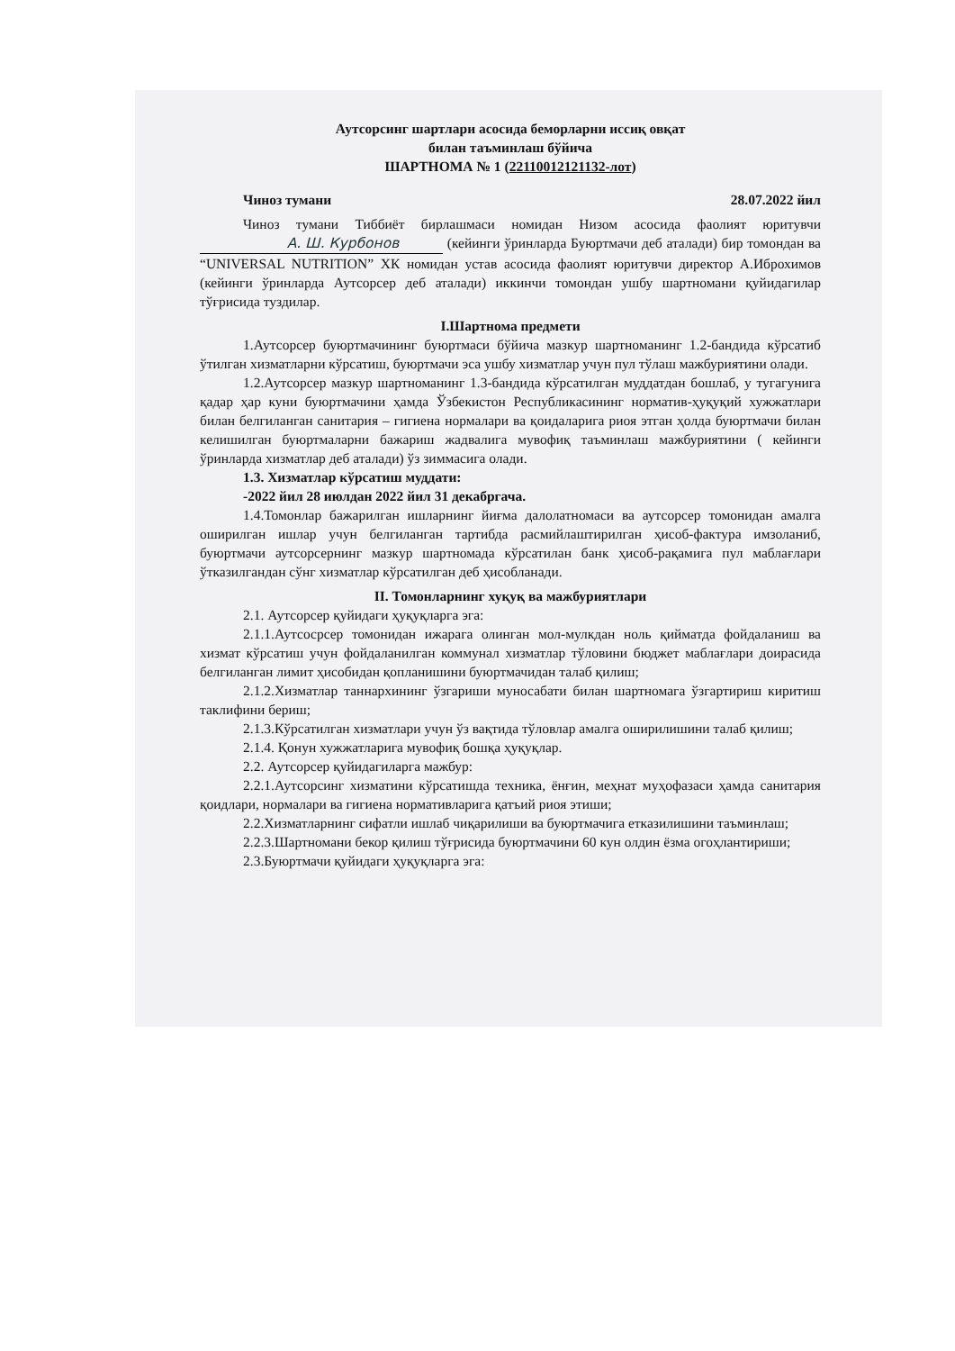Аутсорсинг шартлари асосида беморларни иссиқ овқат
билан таъминлаш бўйича
ШАРТНОМА № 1 (22110012121132-лот)
Чиноз тумани 28.07.2022 йил
Чиноз тумани Тиббиёт бирлашмаси номидан Низом асосида фаолият юритувчи А. Ш. Курбонов (кейинги ўринларда Буюртмачи деб аталади) бир томондан ва “UNIVERSAL NUTRITION” ХК номидан устав асосида фаолият юритувчи директор А.Иброхимов (кейинги ўринларда Аутсорсер деб аталади) иккинчи томондан ушбу шартномани қуйидагилар тўғрисида туздилар.
I.Шартнома предмети
1.Аутсорсер буюртмачининг буюртмаси бўйича мазкур шартноманинг 1.2-бандида кўрсатиб ўтилган хизматларни кўрсатиш, буюртмачи эса ушбу хизматлар учун пул тўлаш мажбуриятини олади.
1.2.Аутсорсер мазкур шартноманинг 1.3-бандида кўрсатилган муддатдан бошлаб, у тугагунига қадар ҳар куни буюртмачини ҳамда Ўзбекистон Республикасининг норматив-ҳуқуқий хужжатлари билан белгиланган санитария – гигиена нормалари ва қоидаларига риоя этган ҳолда буюртмачи билан келишилган буюртмаларни бажариш жадвалига мувофиқ таъминлаш мажбуриятини ( кейинги ўринларда хизматлар деб аталади) ўз зиммасига олади.
1.3. Хизматлар кўрсатиш муддати:
-2022 йил 28 июлдан 2022 йил 31 декабргача.
1.4.Томонлар бажарилган ишларнинг йиғма далолатномаси ва аутсорсер томонидан амалга оширилган ишлар учун белгиланган тартибда расмийлаштирилган ҳисоб-фактура имзоланиб, буюртмачи аутсорсернинг мазкур шартномада кўрсатилан банк ҳисоб-рақамига пул маблағлари ўтказилгандан сўнг хизматлар кўрсатилган деб ҳисобланади.
II. Томонларнинг хуқуқ ва мажбуриятлари
2.1. Аутсорсер қуйидаги ҳуқуқларга эга:
2.1.1.Аутсосрсер томонидан ижарага олинган мол-мулкдан ноль қийматда фойдаланиш ва хизмат кўрсатиш учун фойдаланилган коммунал хизматлар тўловини бюджет маблағлари доирасида белгиланган лимит ҳисобидан қопланишини буюртмачидан талаб қилиш;
2.1.2.Хизматлар таннархининг ўзгариши муносабати билан шартномага ўзгартириш киритиш таклифини бериш;
2.1.3.Кўрсатилган хизматлари учун ўз вақтида тўловлар амалга оширилишини талаб қилиш;
2.1.4. Қонун хужжатларига мувофиқ бошқа ҳуқуқлар.
2.2. Аутсорсер қуйидагиларга мажбур:
2.2.1.Аутсорсинг хизматини кўрсатишда техника, ёнғин, меҳнат муҳофазаси ҳамда санитария қоидлари, нормалари ва гигиена нормативларига қатъий риоя этиши;
2.2.Хизматларнинг сифатли ишлаб чиқарилиши ва буюртмачига етказилишини таъминлаш;
2.2.3.Шартномани бекор қилиш тўғрисида буюртмачини 60 кун олдин ёзма огоҳлантириши;
2.3.Буюртмачи қуйидаги ҳуқуқларга эга: